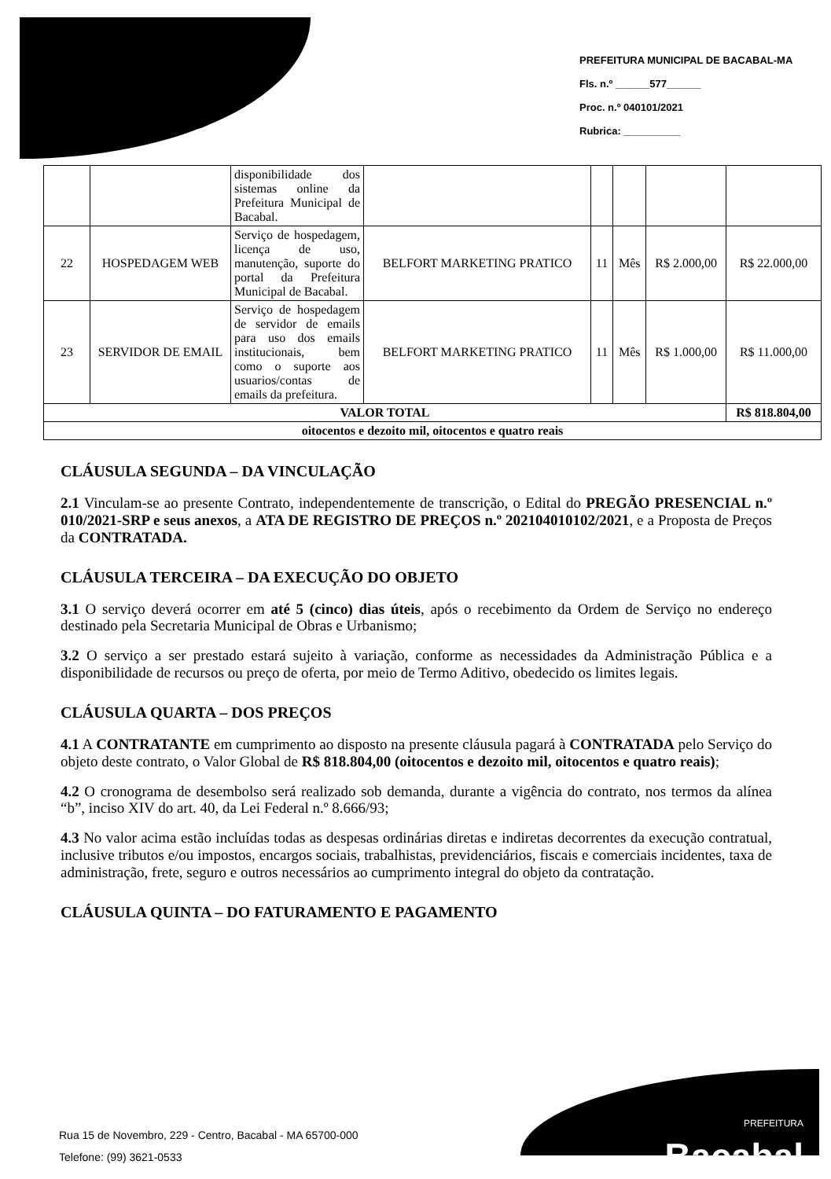PREFEITURA MUNICIPAL DE BACABAL-MA
Fls. n.º ______577______
Proc. n.º 040101/2021
Rubrica: __________
| | | disponibilidade dos sistemas online da Prefeitura Municipal de Bacabal. | | | | | |
| 22 | HOSPEDAGEM WEB | Serviço de hospedagem, licença de uso, manutenção, suporte do portal da Prefeitura Municipal de Bacabal. | BELFORT MARKETING PRATICO | 11 | Mês | R$ 2.000,00 | R$ 22.000,00 |
| 23 | SERVIDOR DE EMAIL | Serviço de hospedagem de servidor de emails para uso dos emails institucionais, bem como o suporte aos usuarios/contas de emails da prefeitura. | BELFORT MARKETING PRATICO | 11 | Mês | R$ 1.000,00 | R$ 11.000,00 |
| VALOR TOTAL | | | | | | | R$ 818.804,00 |
| oitocentos e dezoito mil, oitocentos e quatro reais | | | | | | | |
CLÁUSULA SEGUNDA – DA VINCULAÇÃO
2.1 Vinculam-se ao presente Contrato, independentemente de transcrição, o Edital do PREGÃO PRESENCIAL n.º 010/2021-SRP e seus anexos, a ATA DE REGISTRO DE PREÇOS n.º 202104010102/2021, e a Proposta de Preços da CONTRATADA.
CLÁUSULA TERCEIRA – DA EXECUÇÃO DO OBJETO
3.1 O serviço deverá ocorrer em até 5 (cinco) dias úteis, após o recebimento da Ordem de Serviço no endereço destinado pela Secretaria Municipal de Obras e Urbanismo;
3.2 O serviço a ser prestado estará sujeito à variação, conforme as necessidades da Administração Pública e a disponibilidade de recursos ou preço de oferta, por meio de Termo Aditivo, obedecido os limites legais.
CLÁUSULA QUARTA – DOS PREÇOS
4.1 A CONTRATANTE em cumprimento ao disposto na presente cláusula pagará à CONTRATADA pelo Serviço do objeto deste contrato, o Valor Global de R$ 818.804,00 (oitocentos e dezoito mil, oitocentos e quatro reais);
4.2 O cronograma de desembolso será realizado sob demanda, durante a vigência do contrato, nos termos da alínea “b”, inciso XIV do art. 40, da Lei Federal n.º 8.666/93;
4.3 No valor acima estão incluídas todas as despesas ordinárias diretas e indiretas decorrentes da execução contratual, inclusive tributos e/ou impostos, encargos sociais, trabalhistas, previdenciários, fiscais e comerciais incidentes, taxa de administração, frete, seguro e outros necessários ao cumprimento integral do objeto da contratação.
CLÁUSULA QUINTA – DO FATURAMENTO E PAGAMENTO
Rua 15 de Novembro, 229 - Centro, Bacabal - MA 65700-000
Telefone: (99) 3621-0533
PREFEITURA
Bacabal